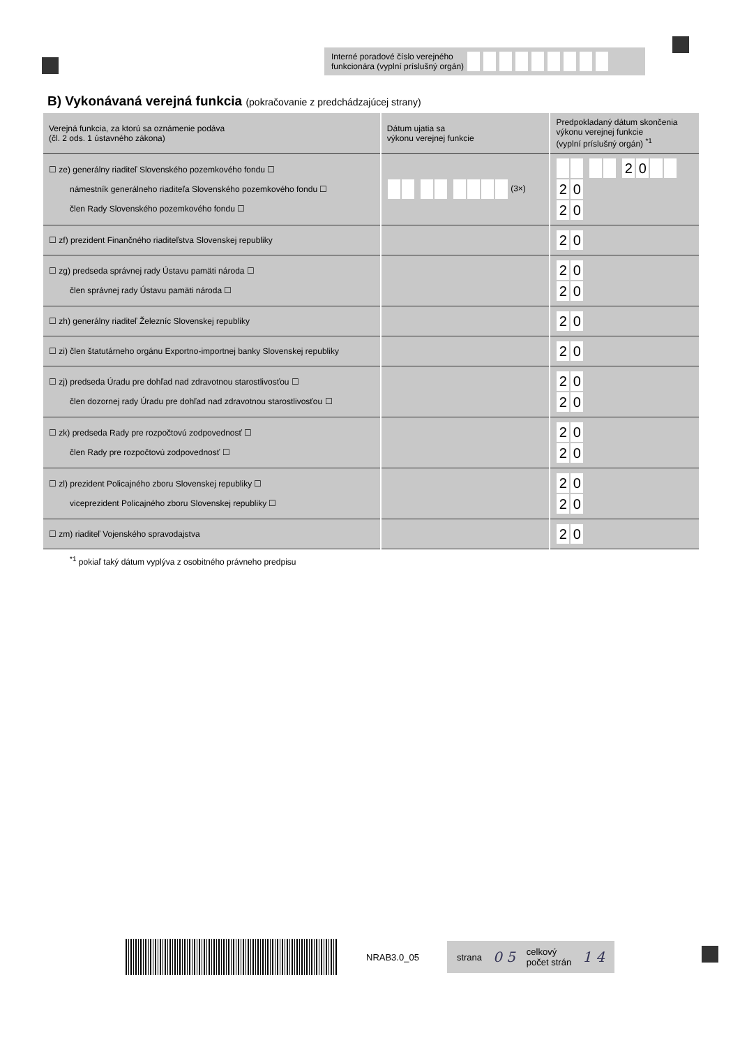Interné poradové číslo verejného
funkcionára (vyplní príslušný orgán)
B) Vykonávaná verejná funkcia (pokračovanie z predchádzajúcej strany)
| Verejná funkcia, za ktorú sa oznámenie podáva (čl. 2 ods. 1 ústavného zákona) | Dátum ujatia sa výkonu verejnej funkcie | Predpokladaný dátum skončenia výkonu verejnej funkcie (vyplní príslušný orgán) <sup>*1</sup> |
| --- | --- | --- |
| ☐ ze) generálny riaditeľ Slovenského pozemkového fondu ☐ námestník generálneho riaditeľa Slovenského pozemkového fondu ☐ člen Rady Slovenského pozemkového fondu ☐ | (3×) | 2 0 2 0 2 0 |
| ☐ zf) prezident Finančného riaditeľstva Slovenskej republiky | | 2 0 |
| ☐ zg) predseda správnej rady Ústavu pamäti národa ☐ člen správnej rady Ústavu pamäti národa ☐ | | 2 0 2 0 |
| ☐ zh) generálny riaditeľ Železníc Slovenskej republiky | | 2 0 |
| ☐ zi) člen štatutárneho orgánu Exportno-importnej banky Slovenskej republiky | | 2 0 |
| ☐ zj) predseda Úradu pre dohľad nad zdravotnou starostlivosťou ☐ člen dozornej rady Úradu pre dohľad nad zdravotnou starostlivosťou ☐ | | 2 0 2 0 |
| ☐ zk) predseda Rady pre rozpočtovú zodpovednosť ☐ člen Rady pre rozpočtovú zodpovednosť ☐ | | 2 0 2 0 |
| ☐ zl) prezident Policajného zboru Slovenskej republiky ☐ viceprezident Policajného zboru Slovenskej republiky ☐ | | 2 0 2 0 |
| ☐ zm) riaditeľ Vojenského spravodajstva | | 2 0 |
<sup>*1</sup> pokiaľ taký dátum vyplýva z osobitného právneho predpisu
NRAB3.0_05
strana 0 5 celkový
počet strán 1 4